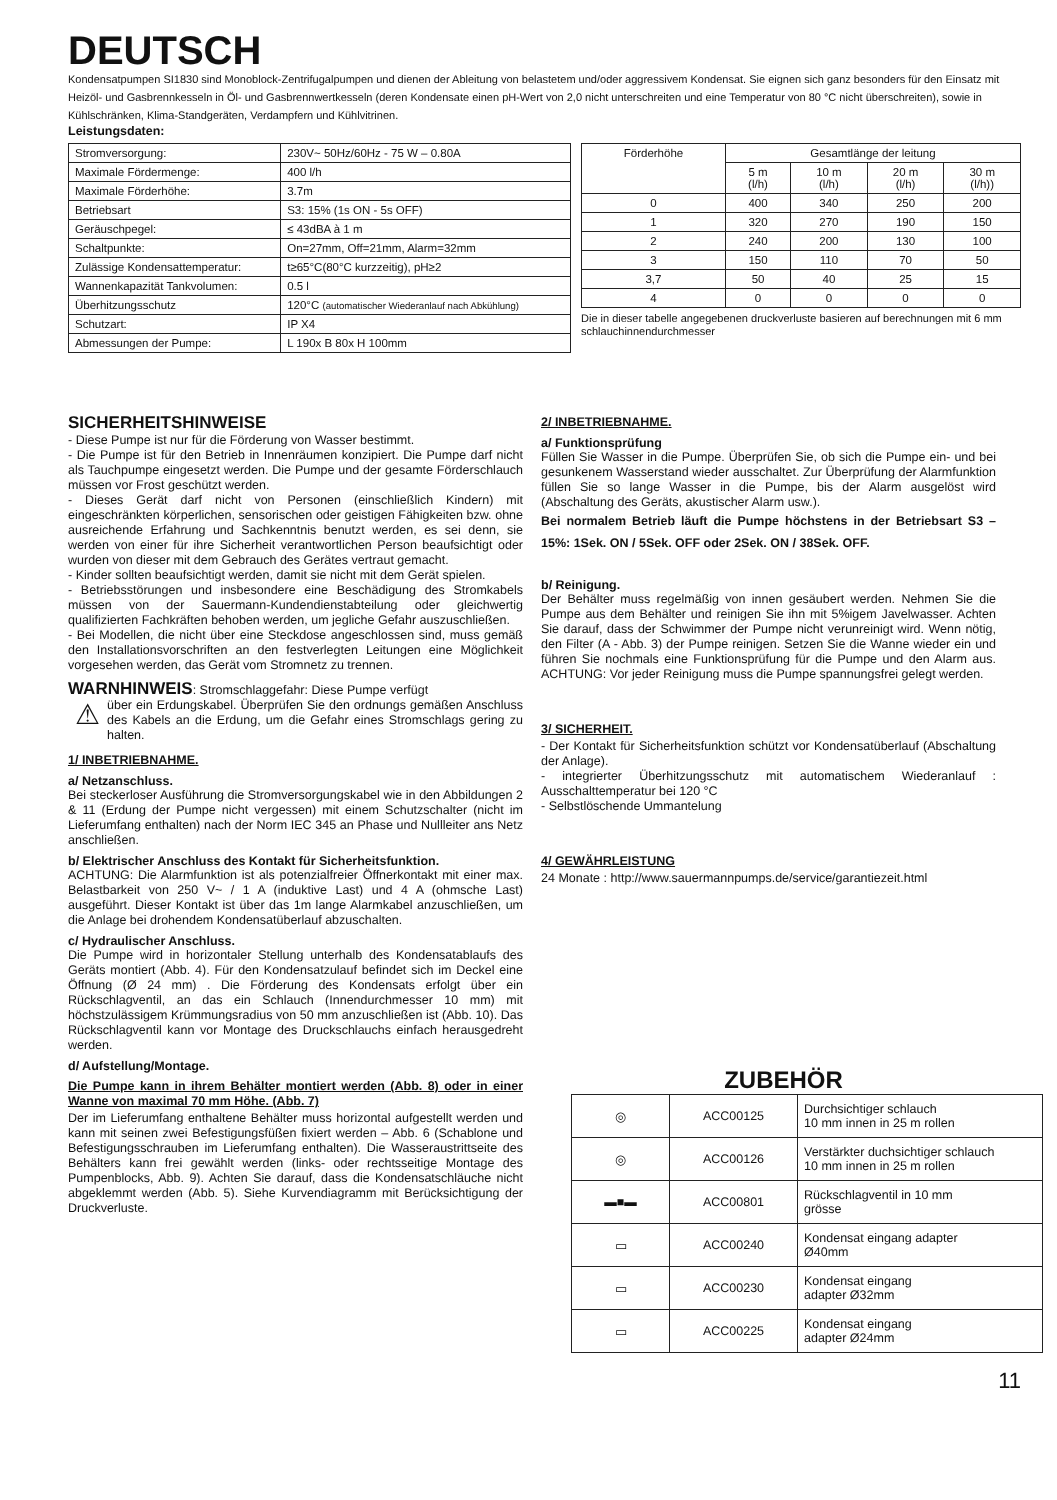DEUTSCH
Kondensatpumpen SI1830 sind Monoblock-Zentrifugalpumpen und dienen der Ableitung von belastetem und/oder aggressivem Kondensat. Sie eignen sich ganz besonders für den Einsatz mit Heizöl- und Gasbrennkesseln in Öl- und Gasbrennwertkesseln (deren Kondensate einen pH-Wert von 2,0 nicht unterschreiten und eine Temperatur von 80 °C nicht überschreiten), sowie in Kühlschränken, Klima-Standgeräten, Verdampfern und Kühlvitrinen.
Leistungsdaten:
| Stromversorgung: | 230V~ 50Hz/60Hz - 75 W – 0.80A |
| Maximale Fördermenge: | 400 l/h |
| Maximale Förderhöhe: | 3.7m |
| Betriebsart | S3: 15% (1s ON - 5s OFF) |
| Geräuschpegel: | ≤ 43dBA à 1 m |
| Schaltpunkte: | On=27mm, Off=21mm, Alarm=32mm |
| Zulässige Kondensattemperatur: | t≥65°C(80°C kurzzeitig), pH≥2 |
| Wannenkapazität Tankvolumen: | 0.5 l |
| Überhitzungsschutz | 120°C (automatischer Wiederanlauf nach Abkühlung) |
| Schutzart: | IP X4 |
| Abmessungen der Pumpe: | L 190x B 80x H 100mm |
| Förderhöhe | Gesamtlänge der leitung | | | |
| --- | --- | --- | --- | --- |
| | 5 m (l/h) | 10 m (l/h) | 20 m (l/h) | 30 m (l/h)) |
| 0 | 400 | 340 | 250 | 200 |
| 1 | 320 | 270 | 190 | 150 |
| 2 | 240 | 200 | 130 | 100 |
| 3 | 150 | 110 | 70 | 50 |
| 3,7 | 50 | 40 | 25 | 15 |
| 4 | 0 | 0 | 0 | 0 |
Die in dieser tabelle angegebenen druckverluste basieren auf berechnungen mit 6 mm schlauchinnendurchmesser
SICHERHEITSHINWEISE
- Diese Pumpe ist nur für die Förderung von Wasser bestimmt.
- Die Pumpe ist für den Betrieb in Innenräumen konzipiert. Die Pumpe darf nicht als Tauchpumpe eingesetzt werden. Die Pumpe und der gesamte Förderschlauch müssen vor Frost geschützt werden.
- Dieses Gerät darf nicht von Personen (einschließlich Kindern) mit eingeschränkten körperlichen, sensorischen oder geistigen Fähigkeiten bzw. ohne ausreichende Erfahrung und Sachkenntnis benutzt werden, es sei denn, sie werden von einer für ihre Sicherheit verantwortlichen Person beaufsichtigt oder wurden von dieser mit dem Gebrauch des Gerätes vertraut gemacht.
- Kinder sollten beaufsichtigt werden, damit sie nicht mit dem Gerät spielen.
- Betriebsstörungen und insbesondere eine Beschädigung des Stromkabels müssen von der Sauermann-Kundendienstabteilung oder gleichwertig qualifizierten Fachkräften behoben werden, um jegliche Gefahr auszuschließen.
- Bei Modellen, die nicht über eine Steckdose angeschlossen sind, muss gemäß den Installationsvorschriften an den festverlegten Leitungen eine Möglichkeit vorgesehen werden, das Gerät vom Stromnetz zu trennen.
WARNHINWEIS: Stromschlaggefahr: Diese Pumpe verfügt
⚠
über ein Erdungskabel. Überprüfen Sie den ordnungs gemäßen Anschluss des Kabels an die Erdung, um die Gefahr eines Stromschlags gering zu halten.
1/ INBETRIEBNAHME.
a/ Netzanschluss.
Bei steckerloser Ausführung die Stromversorgungskabel wie in den Abbildungen 2 & 11 (Erdung der Pumpe nicht vergessen) mit einem Schutzschalter (nicht im Lieferumfang enthalten) nach der Norm IEC 345 an Phase und Nullleiter ans Netz anschließen.
b/ Elektrischer Anschluss des Kontakt für Sicherheitsfunktion.
ACHTUNG: Die Alarmfunktion ist als potenzialfreier Öffnerkontakt mit einer max. Belastbarkeit von 250 V~ / 1 A (induktive Last) und 4 A (ohmsche Last) ausgeführt. Dieser Kontakt ist über das 1m lange Alarmkabel anzuschließen, um die Anlage bei drohendem Kondensatüberlauf abzuschalten.
c/ Hydraulischer Anschluss.
Die Pumpe wird in horizontaler Stellung unterhalb des Kondensatablaufs des Geräts montiert (Abb. 4). Für den Kondensatzulauf befindet sich im Deckel eine Öffnung (Ø 24 mm) . Die Förderung des Kondensats erfolgt über ein Rückschlagventil, an das ein Schlauch (Innendurchmesser 10 mm) mit höchstzulässigem Krümmungsradius von 50 mm anzuschließen ist (Abb. 10). Das Rückschlagventil kann vor Montage des Druckschlauchs einfach herausgedreht werden.
d/ Aufstellung/Montage.
Die Pumpe kann in ihrem Behälter montiert werden (Abb. 8) oder in einer Wanne von maximal 70 mm Höhe. (Abb. 7)
Der im Lieferumfang enthaltene Behälter muss horizontal aufgestellt werden und kann mit seinen zwei Befestigungsfüßen fixiert werden – Abb. 6 (Schablone und Befestigungsschrauben im Lieferumfang enthalten). Die Wasseraustrittseite des Behälters kann frei gewählt werden (links- oder rechtsseitige Montage des Pumpenblocks, Abb. 9). Achten Sie darauf, dass die Kondensatschläuche nicht abgeklemmt werden (Abb. 5). Siehe Kurvendiagramm mit Berücksichtigung der Druckverluste.
2/ INBETRIEBNAHME.
a/ Funktionsprüfung
Füllen Sie Wasser in die Pumpe. Überprüfen Sie, ob sich die Pumpe ein- und bei gesunkenem Wasserstand wieder ausschaltet. Zur Überprüfung der Alarmfunktion füllen Sie so lange Wasser in die Pumpe, bis der Alarm ausgelöst wird (Abschaltung des Geräts, akustischer Alarm usw.).
Bei normalem Betrieb läuft die Pumpe höchstens in der Betriebsart S3 – 15%: 1Sek. ON / 5Sek. OFF oder 2Sek. ON / 38Sek. OFF.
b/ Reinigung.
Der Behälter muss regelmäßig von innen gesäubert werden. Nehmen Sie die Pumpe aus dem Behälter und reinigen Sie ihn mit 5%igem Javelwasser. Achten Sie darauf, dass der Schwimmer der Pumpe nicht verunreinigt wird. Wenn nötig, den Filter (A - Abb. 3) der Pumpe reinigen. Setzen Sie die Wanne wieder ein und führen Sie nochmals eine Funktionsprüfung für die Pumpe und den Alarm aus. ACHTUNG: Vor jeder Reinigung muss die Pumpe spannungsfrei gelegt werden.
3/ SICHERHEIT.
- Der Kontakt für Sicherheitsfunktion schützt vor Kondensatüberlauf (Abschaltung der Anlage).
- integrierter Überhitzungsschutz mit automatischem Wiederanlauf : Ausschalttemperatur bei 120 °C
- Selbstlöschende Ummantelung
4/ GEWÄHRLEISTUNG
24 Monate : http://www.sauermannpumps.de/service/garantiezeit.html
ZUBEHÖR
| ◎ | ACC00125 | Durchsichtiger schlauch 10 mm innen in 25 m rollen |
| ◎ | ACC00126 | Verstärkter duchsichtiger schlauch 10 mm innen in 25 m rollen |
| ▬■▬ | ACC00801 | Rückschlagventil in 10 mm grösse |
| ▭ | ACC00240 | Kondensat eingang adapter Ø40mm |
| ▭ | ACC00230 | Kondensat eingang adapter Ø32mm |
| ▭ | ACC00225 | Kondensat eingang adapter Ø24mm |
11